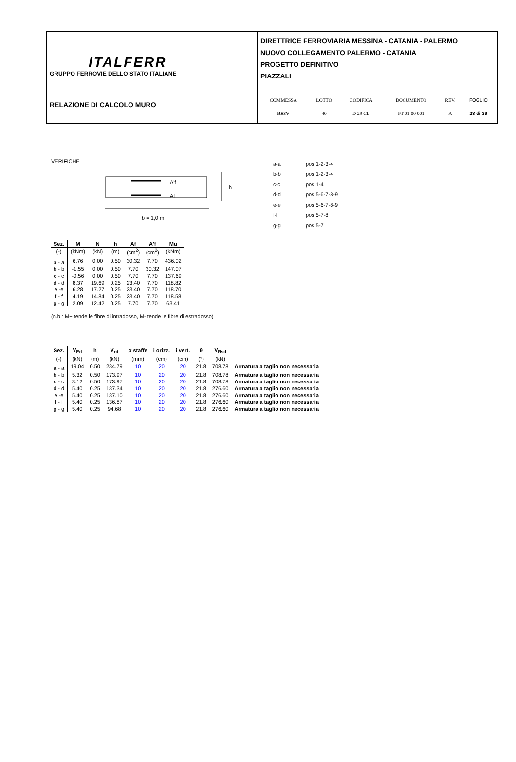| ITALFERR GRUPPO FERROVIE DELLO STATO ITALIANE | DIRETTRICE FERROVIARIA MESSINA - CATANIA - PALERMO NUOVO COLLEGAMENTO PALERMO - CATANIA PROGETTO DEFINITIVO PIAZZALI |
| RELAZIONE DI CALCOLO MURO | / COMMESSA / LOTTO / CODIFICA / DOCUMENTO / REV. / FOGLIO / / RS3V / 40 / D 29 CL / PT 01 00 001 / A / 28 di 39 / |
VERIFICHE
A'f
Af
h
b = 1,0 m
| a-a | pos 1-2-3-4 |
| b-b | pos 1-2-3-4 |
| c-c | pos 1-4 |
| d-d | pos 5-6-7-8-9 |
| e-e | pos 5-6-7-8-9 |
| f-f | pos 5-7-8 |
| g-g | pos 5-7 |
| Sez. | M | N | h | Af | A'f | Mu |
| --- | --- | --- | --- | --- | --- | --- |
| (-) | (kNm) | (kN) | (m) | (cm<sup>2</sup>) | (cm<sup>2</sup>) | (kNm) |
| a - a | 6.76 | 0.00 | 0.50 | 30.32 | 7.70 | 436.02 |
| b - b | -1.55 | 0.00 | 0.50 | 7.70 | 30.32 | 147.07 |
| c - c | -0.56 | 0.00 | 0.50 | 7.70 | 7.70 | 137.69 |
| d - d | 8.37 | 19.69 | 0.25 | 23.40 | 7.70 | 118.82 |
| e -e | 6.28 | 17.27 | 0.25 | 23.40 | 7.70 | 118.70 |
| f - f | 4.19 | 14.84 | 0.25 | 23.40 | 7.70 | 118.58 |
| g - g | 2.09 | 12.42 | 0.25 | 7.70 | 7.70 | 63.41 |
(n.b.: M+ tende le fibre di intradosso, M- tende le fibre di estradosso)
| Sez. | V<sub>Ed</sub> | h | V<sub>rd</sub> | ø staffe | i orizz. | i vert. | θ | V<sub>Rsd</sub> | |
| --- | --- | --- | --- | --- | --- | --- | --- | --- | --- |
| (-) | (kN) | (m) | (kN) | (mm) | (cm) | (cm) | (°) | (kN) | |
| a - a | 19.04 | 0.50 | 234.79 | 10 | 20 | 20 | 21.8 | 708.78 | Armatura a taglio non necessaria |
| b - b | 5.32 | 0.50 | 173.97 | 10 | 20 | 20 | 21.8 | 708.78 | Armatura a taglio non necessaria |
| c - c | 3.12 | 0.50 | 173.97 | 10 | 20 | 20 | 21.8 | 708.78 | Armatura a taglio non necessaria |
| d - d | 5.40 | 0.25 | 137.34 | 10 | 20 | 20 | 21.8 | 276.60 | Armatura a taglio non necessaria |
| e -e | 5.40 | 0.25 | 137.10 | 10 | 20 | 20 | 21.8 | 276.60 | Armatura a taglio non necessaria |
| f - f | 5.40 | 0.25 | 136.87 | 10 | 20 | 20 | 21.8 | 276.60 | Armatura a taglio non necessaria |
| g - g | 5.40 | 0.25 | 94.68 | 10 | 20 | 20 | 21.8 | 276.60 | Armatura a taglio non necessaria |